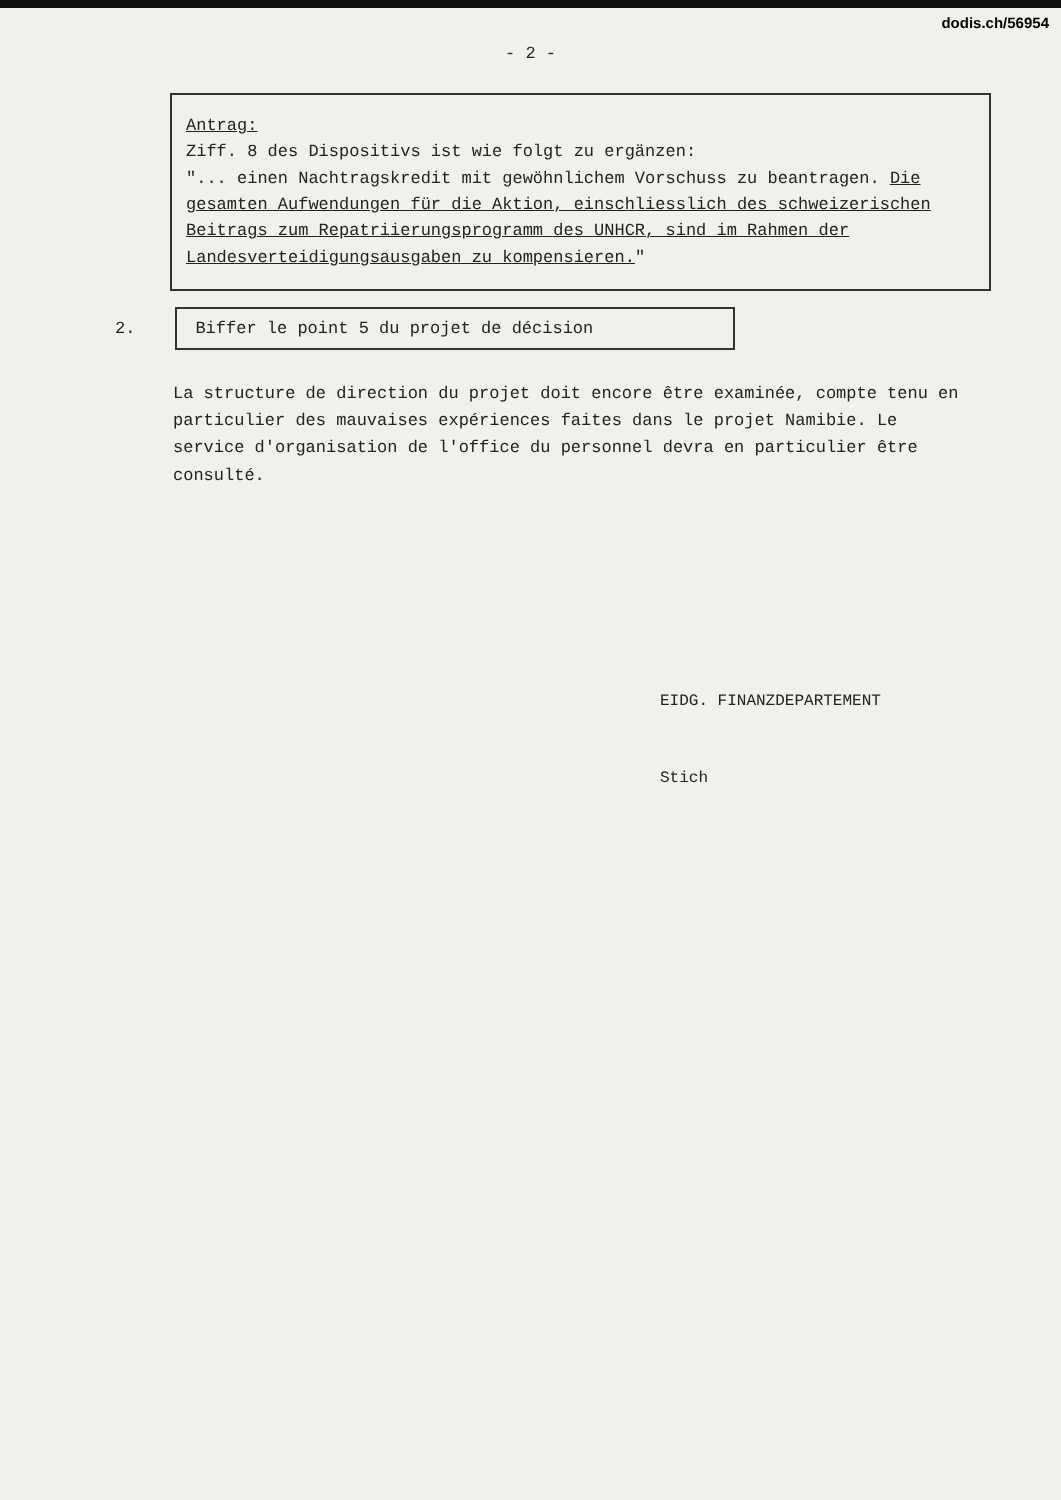dodis.ch/56954
- 2 -
Antrag:
Ziff. 8 des Dispositivs ist wie folgt zu ergänzen:
"... einen Nachtragskredit mit gewöhnlichem Vorschuss zu beantragen. Die gesamten Aufwendungen für die Aktion, einschliesslich des schweizerischen Beitrags zum Repatriierungsprogramm des UNHCR, sind im Rahmen der Landesverteidigungsausgaben zu kompensieren."
2.
Biffer le point 5 du projet de décision
La structure de direction du projet doit encore être examinée, compte tenu en particulier des mauvaises expériences faites dans le projet Namibie. Le service d'organisation de l'office du personnel devra en particulier être consulté.
EIDG. FINANZDEPARTEMENT
Stich